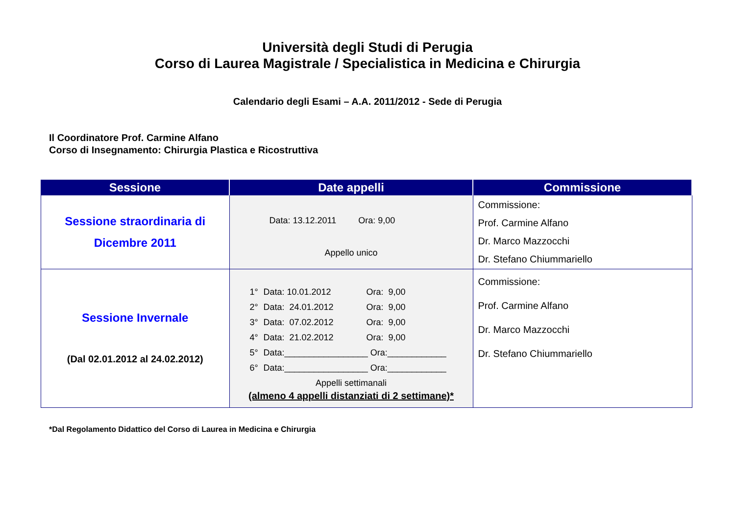Università degli Studi di Perugia
Corso di Laurea Magistrale / Specialistica in Medicina e Chirurgia
Calendario degli Esami – A.A. 2011/2012 - Sede di Perugia
Il Coordinatore Prof. Carmine Alfano
Corso di Insegnamento: Chirurgia Plastica e Ricostruttiva
| Sessione | Date appelli | Commissione |
| --- | --- | --- |
| Sessione straordinaria di Dicembre 2011 | Data: 13.12.2011 Ora: 9,00 Appello unico | Commissione: Prof. Carmine Alfano Dr. Marco Mazzocchi Dr. Stefano Chiummariello |
| Sessione Invernale (Dal 02.01.2012 al 24.02.2012) | 1° Data: 10.01.2012 Ora: 9,00 2° Data: 24.01.2012 Ora: 9,00 3° Data: 07.02.2012 Ora: 9,00 4° Data: 21.02.2012 Ora: 9,00 5° Data:_________________ Ora:____________ 6° Data:_________________ Ora:____________ Appelli settimanali (almeno 4 appelli distanziati di 2 settimane)* | Commissione: Prof. Carmine Alfano Dr. Marco Mazzocchi Dr. Stefano Chiummariello |
*Dal Regolamento Didattico del Corso di Laurea in Medicina e Chirurgia